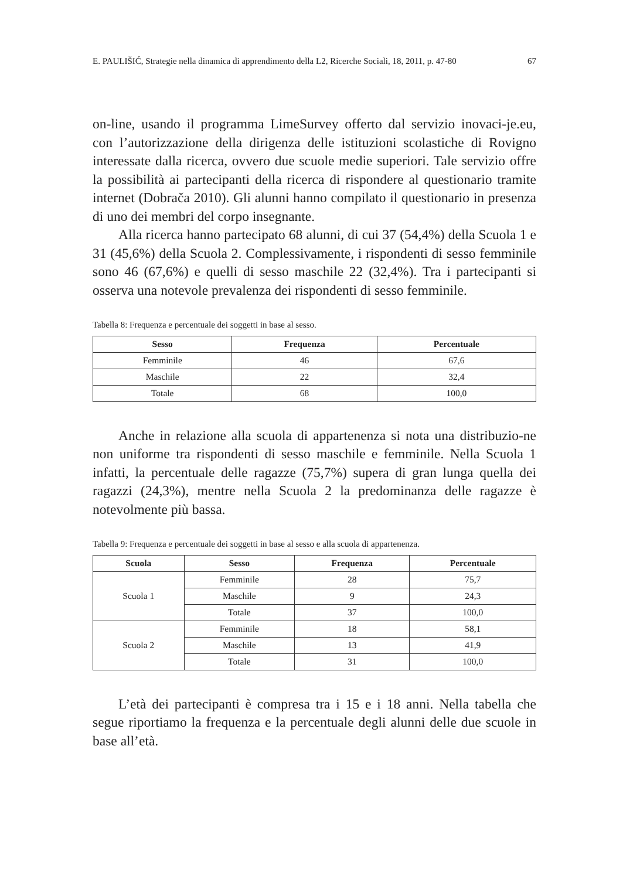E. PAULIŠIĆ, Strategie nella dinamica di apprendimento della L2, Ricerche Sociali, 18, 2011, p. 47-80 67
on-line, usando il programma LimeSurvey offerto dal servizio inovaci-je.eu, con l’autorizzazione della dirigenza delle istituzioni scolastiche di Rovigno interessate dalla ricerca, ovvero due scuole medie superiori. Tale servizio offre la possibilità ai partecipanti della ricerca di rispondere al questionario tramite internet (Dobrača 2010). Gli alunni hanno compilato il questionario in presenza di uno dei membri del corpo insegnante.
Alla ricerca hanno partecipato 68 alunni, di cui 37 (54,4%) della Scuola 1 e 31 (45,6%) della Scuola 2. Complessivamente, i rispondenti di sesso femminile sono 46 (67,6%) e quelli di sesso maschile 22 (32,4%). Tra i partecipanti si osserva una notevole prevalenza dei rispondenti di sesso femminile.
Tabella 8: Frequenza e percentuale dei soggetti in base al sesso.
| Sesso | Frequenza | Percentuale |
| --- | --- | --- |
| Femminile | 46 | 67,6 |
| Maschile | 22 | 32,4 |
| Totale | 68 | 100,0 |
Anche in relazione alla scuola di appartenenza si nota una distribuzio-ne non uniforme tra rispondenti di sesso maschile e femminile. Nella Scuola 1 infatti, la percentuale delle ragazze (75,7%) supera di gran lunga quella dei ragazzi (24,3%), mentre nella Scuola 2 la predominanza delle ragazze è notevolmente più bassa.
Tabella 9: Frequenza e percentuale dei soggetti in base al sesso e alla scuola di appartenenza.
| Scuola | Sesso | Frequenza | Percentuale |
| --- | --- | --- | --- |
| Scuola 1 | Femminile | 28 | 75,7 |
| | Maschile | 9 | 24,3 |
| | Totale | 37 | 100,0 |
| Scuola 2 | Femminile | 18 | 58,1 |
| | Maschile | 13 | 41,9 |
| | Totale | 31 | 100,0 |
L’età dei partecipanti è compresa tra i 15 e i 18 anni. Nella tabella che segue riportiamo la frequenza e la percentuale degli alunni delle due scuole in base all’età.